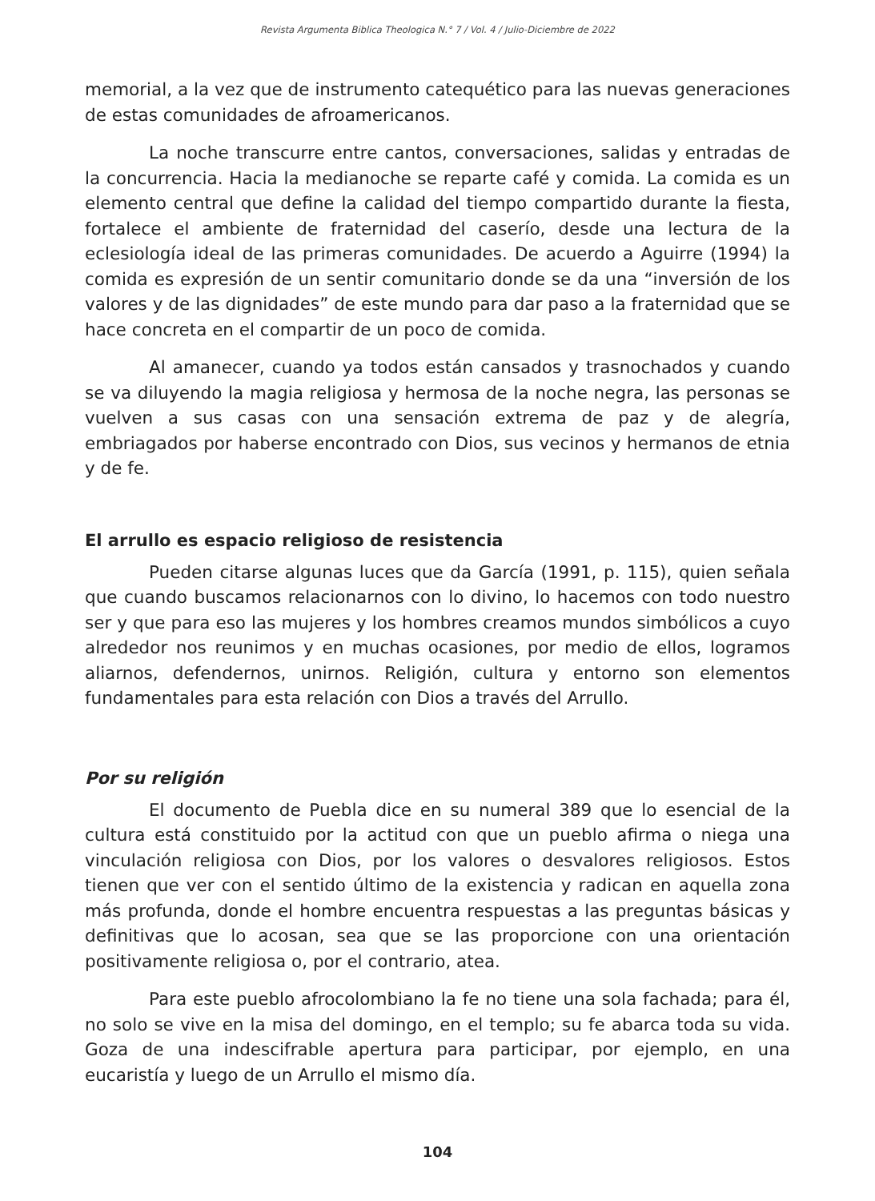Revista Argumenta Biblica Theologica N.° 7 / Vol. 4 / Julio-Diciembre de 2022
memorial, a la vez que de instrumento catequético para las nuevas generaciones de estas comunidades de afroamericanos.
La noche transcurre entre cantos, conversaciones, salidas y entradas de la concurrencia. Hacia la medianoche se reparte café y comida. La comida es un elemento central que define la calidad del tiempo compartido durante la fiesta, fortalece el ambiente de fraternidad del caserío, desde una lectura de la eclesiología ideal de las primeras comunidades. De acuerdo a Aguirre (1994) la comida es expresión de un sentir comunitario donde se da una “inversión de los valores y de las dignidades” de este mundo para dar paso a la fraternidad que se hace concreta en el compartir de un poco de comida.
Al amanecer, cuando ya todos están cansados y trasnochados y cuando se va diluyendo la magia religiosa y hermosa de la noche negra, las personas se vuelven a sus casas con una sensación extrema de paz y de alegría, embriagados por haberse encontrado con Dios, sus vecinos y hermanos de etnia y de fe.
El arrullo es espacio religioso de resistencia
Pueden citarse algunas luces que da García (1991, p. 115), quien señala que cuando buscamos relacionarnos con lo divino, lo hacemos con todo nuestro ser y que para eso las mujeres y los hombres creamos mundos simbólicos a cuyo alrededor nos reunimos y en muchas ocasiones, por medio de ellos, logramos aliarnos, defendernos, unirnos. Religión, cultura y entorno son elementos fundamentales para esta relación con Dios a través del Arrullo.
Por su religión
El documento de Puebla dice en su numeral 389 que lo esencial de la cultura está constituido por la actitud con que un pueblo afirma o niega una vinculación religiosa con Dios, por los valores o desvalores religiosos. Estos tienen que ver con el sentido último de la existencia y radican en aquella zona más profunda, donde el hombre encuentra respuestas a las preguntas básicas y definitivas que lo acosan, sea que se las proporcione con una orientación positivamente religiosa o, por el contrario, atea.
Para este pueblo afrocolombiano la fe no tiene una sola fachada; para él, no solo se vive en la misa del domingo, en el templo; su fe abarca toda su vida. Goza de una indescifrable apertura para participar, por ejemplo, en una eucaristía y luego de un Arrullo el mismo día.
104